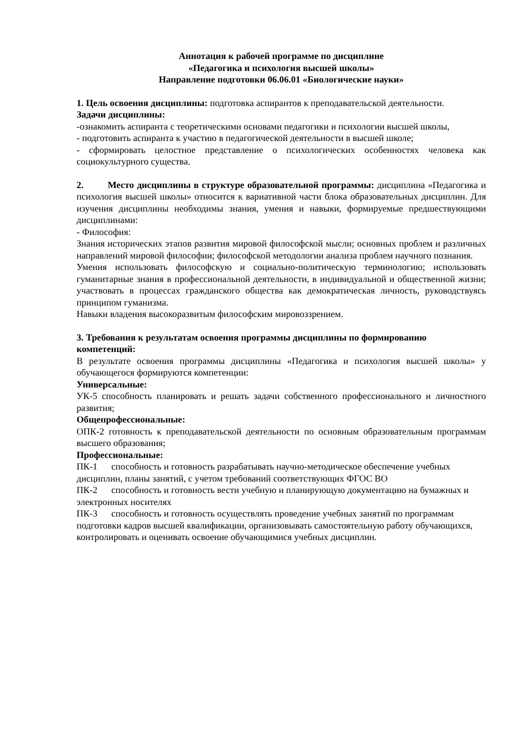Аннотация к рабочей программе по дисциплине
«Педагогика и психология высшей школы»
Направление подготовки 06.06.01 «Биологические науки»
1. Цель освоения дисциплины: подготовка аспирантов к преподавательской деятельности.
Задачи дисциплины:
-ознакомить аспиранта с теоретическими основами педагогики и психологии высшей школы,
- подготовить аспиранта к участию в педагогической деятельности в высшей школе;
- сформировать целостное представление о психологических особенностях человека как социокультурного существа.
2. Место дисциплины в структуре образовательной программы: дисциплина «Педагогика и психология высшей школы» относится к вариативной части блока образовательных дисциплин. Для изучения дисциплины необходимы знания, умения и навыки, формируемые предшествующими дисциплинами:
- Философия:
Знания исторических этапов развития мировой философской мысли; основных проблем и различных направлений мировой философии; философской методологии анализа проблем научного познания.
Умения использовать философскую и социально-политическую терминологию; использовать гуманитарные знания в профессиональной деятельности, в индивидуальной и общественной жизни; участвовать в процессах гражданского общества как демократическая личность, руководствуясь принципом гуманизма.
Навыки владения высокоразвитым философским мировоззрением.
3. Требования к результатам освоения программы дисциплины по формированию компетенций:
В результате освоения программы дисциплины «Педагогика и психология высшей школы» у обучающегося формируются компетенции:
Универсальные:
УК-5 способность планировать и решать задачи собственного профессионального и личностного развития;
Общепрофессиональные:
ОПК-2 готовность к преподавательской деятельности по основным образовательным программам высшего образования;
Профессиональные:
ПК-1 способность и готовность разрабатывать научно-методическое обеспечение учебных дисциплин, планы занятий, с учетом требований соответствующих ФГОС ВО
ПК-2 способность и готовность вести учебную и планирующую документацию на бумажных и электронных носителях
ПК-3 способность и готовность осуществлять проведение учебных занятий по программам подготовки кадров высшей квалификации, организовывать самостоятельную работу обучающихся, контролировать и оценивать освоение обучающимися учебных дисциплин.